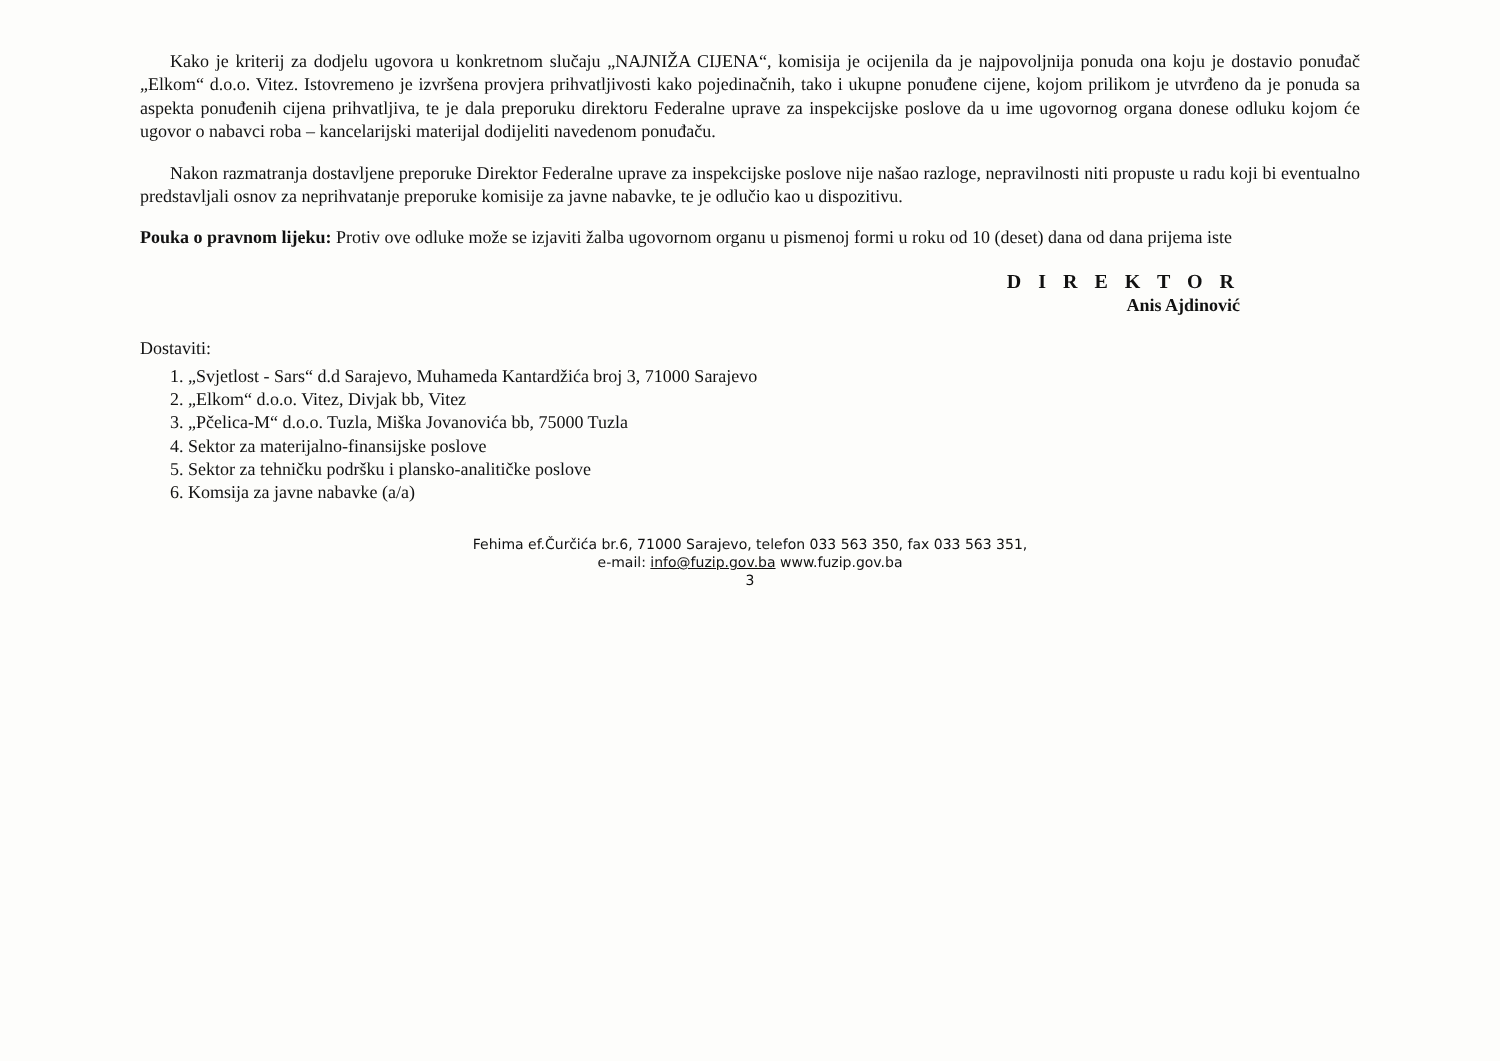Kako je kriterij za dodjelu ugovora u konkretnom slučaju „NAJNIŽA CIJENA“, komisija je ocijenila da je najpovoljnija ponuda ona koju je dostavio ponuđač „Elkom“ d.o.o. Vitez. Istovremeno je izvršena provjera prihvatljivosti kako pojedinačnih, tako i ukupne ponuđene cijene, kojom prilikom je utvrđeno da je ponuda sa aspekta ponuđenih cijena prihvatljiva, te je dala preporuku direktoru Federalne uprave za inspekcijske poslove da u ime ugovornog organa donese odluku kojom će ugovor o nabavci roba – kancelarijski materijal dodijeliti navedenom ponuđaču.
Nakon razmatranja dostavljene preporuke Direktor Federalne uprave za inspekcijske poslove nije našao razloge, nepravilnosti niti propuste u radu koji bi eventualno predstavljali osnov za neprihvatanje preporuke komisije za javne nabavke, te je odlučio kao u dispozitivu.
Pouka o pravnom lijeku: Protiv ove odluke može se izjaviti žalba ugovornom organu u pismenoj formi u roku od 10 (deset) dana od dana prijema iste
D I R E K T O R
Anis Ajdinović
Dostaviti:
1. „Svjetlost - Sars“ d.d Sarajevo, Muhameda Kantardžića broj 3, 71000 Sarajevo
2. „Elkom“ d.o.o. Vitez, Divjak bb, Vitez
3. „Pčelica-M“ d.o.o. Tuzla, Miška Jovanovića bb, 75000 Tuzla
4. Sektor za materijalno-finansijske poslove
5. Sektor za tehničku podršku i plansko-analitičke poslove
6. Komsija za javne nabavke (a/a)
Fehima ef.Čurčića br.6, 71000 Sarajevo, telefon 033 563 350, fax 033 563 351,
e-mail: info@fuzip.gov.ba www.fuzip.gov.ba
3